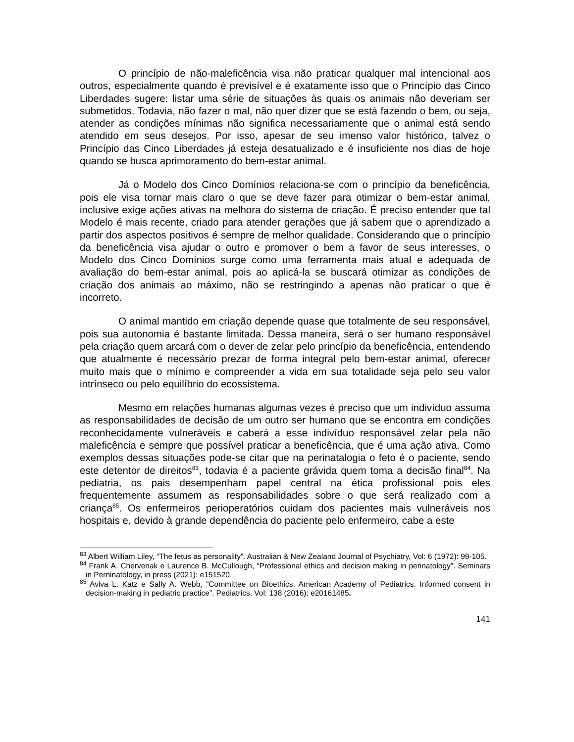O princípio de não-maleficência visa não praticar qualquer mal intencional aos outros, especialmente quando é previsível e é exatamente isso que o Princípio das Cinco Liberdades sugere: listar uma série de situações às quais os animais não deveriam ser submetidos. Todavia, não fazer o mal, não quer dizer que se está fazendo o bem, ou seja, atender as condições mínimas não significa necessariamente que o animal está sendo atendido em seus desejos. Por isso, apesar de seu imenso valor histórico, talvez o Princípio das Cinco Liberdades já esteja desatualizado e é insuficiente nos dias de hoje quando se busca aprimoramento do bem-estar animal.
Já o Modelo dos Cinco Domínios relaciona-se com o princípio da beneficência, pois ele visa tornar mais claro o que se deve fazer para otimizar o bem-estar animal, inclusive exige ações ativas na melhora do sistema de criação. É preciso entender que tal Modelo é mais recente, criado para atender gerações que já sabem que o aprendizado a partir dos aspectos positivos é sempre de melhor qualidade. Considerando que o princípio da beneficência visa ajudar o outro e promover o bem a favor de seus interesses, o Modelo dos Cinco Domínios surge como uma ferramenta mais atual e adequada de avaliação do bem-estar animal, pois ao aplicá-la se buscará otimizar as condições de criação dos animais ao máximo, não se restringindo a apenas não praticar o que é incorreto.
O animal mantido em criação depende quase que totalmente de seu responsável, pois sua autonomia é bastante limitada. Dessa maneira, será o ser humano responsável pela criação quem arcará com o dever de zelar pelo princípio da beneficência, entendendo que atualmente é necessário prezar de forma integral pelo bem-estar animal, oferecer muito mais que o mínimo e compreender a vida em sua totalidade seja pelo seu valor intrínseco ou pelo equilíbrio do ecossistema.
Mesmo em relações humanas algumas vezes é preciso que um indivíduo assuma as responsabilidades de decisão de um outro ser humano que se encontra em condições reconhecidamente vulneráveis e caberá a esse indivíduo responsável zelar pela não maleficência e sempre que possível praticar a beneficência, que é uma ação ativa. Como exemplos dessas situações pode-se citar que na perinatalogia o feto é o paciente, sendo este detentor de direitos<sup>83</sup>, todavia é a paciente grávida quem toma a decisão final<sup>84</sup>. Na pediatria, os pais desempenham papel central na ética profissional pois eles frequentemente assumem as responsabilidades sobre o que será realizado com a criança<sup>85</sup>. Os enfermeiros perioperatórios cuidam dos pacientes mais vulneráveis nos hospitais e, devido à grande dependência do paciente pelo enfermeiro, cabe a este
<sup>83</sup> Albert William Liley, “The fetus as personality”. Australian & New Zealand Journal of Psychiatry, Vol: 6 (1972): 99-105.
<sup>84</sup> Frank A. Chervenak e Laurence B. McCullough, “Professional ethics and decision making in perinatology”. Seminars in Perninatology, in press (2021): e151520.
<sup>85</sup> Aviva L. Katz e Sally A. Webb, “Committee on Bioethics. American Academy of Pediatrics. Informed consent in decision-making in pediatric practice”. Pediatrics, Vol: 138 (2016): e20161485.
141